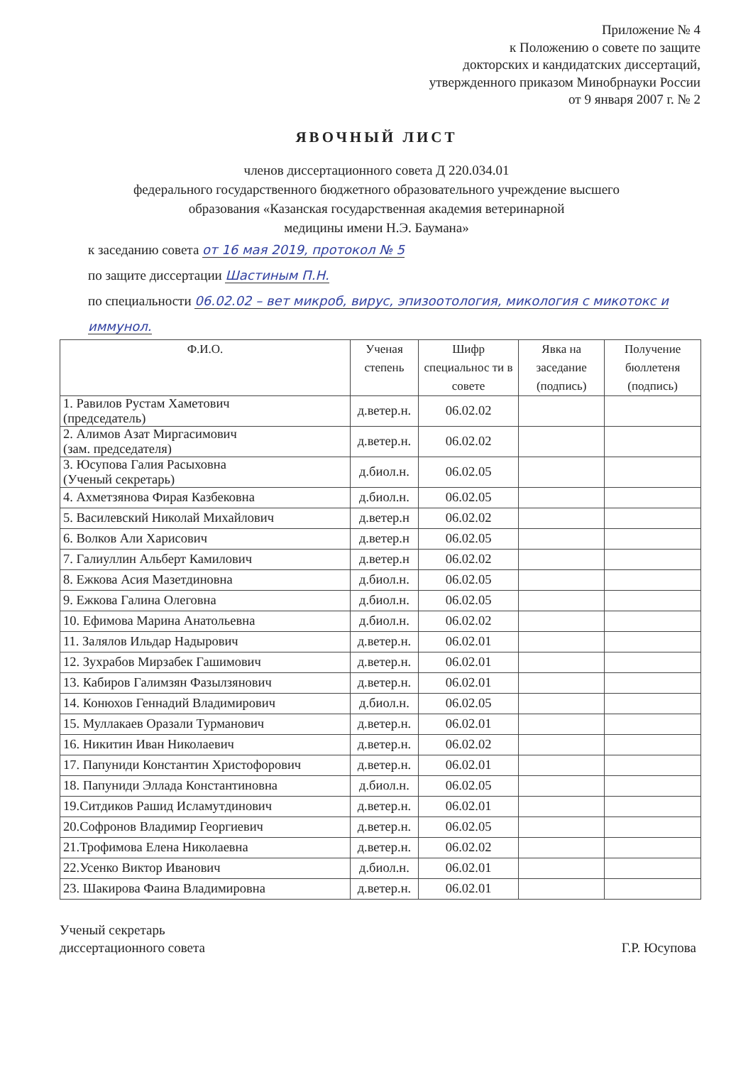Приложение № 4
к Положению о совете по защите
докторских и кандидатских диссертаций,
утвержденного приказом Минобрнауки России
от 9 января 2007 г. № 2
ЯВОЧНЫЙ ЛИСТ
членов диссертационного совета Д 220.034.01
федерального государственного бюджетного образовательного учреждение высшего
образования «Казанская государственная академия ветеринарной
медицины имени Н.Э. Баумана»
к заседанию совета от 16 мая 2019, протокол № 5
по защите диссертации Шастиным П.Н.
по специальности 06.02.02 – вет микроб, вирус, эпизоотология, микология с микотокс и иммунол.
| Ф.И.О. | Ученая степень | Шифр специальнос ти в совете | Явка на заседание (подпись) | Получение бюллетеня (подпись) |
| --- | --- | --- | --- | --- |
| 1. Равилов Рустам Хаметович (председатель) | д.ветер.н. | 06.02.02 | | |
| 2. Алимов Азат Миргасимович (зам. председателя) | д.ветер.н. | 06.02.02 | | |
| 3. Юсупова Галия Расыховна (Ученый секретарь) | д.биол.н. | 06.02.05 | | |
| 4. Ахметзянова Фирая Казбековна | д.биол.н. | 06.02.05 | | |
| 5. Василевский Николай Михайлович | д.ветер.н | 06.02.02 | | |
| 6. Волков Али Харисович | д.ветер.н | 06.02.05 | | |
| 7. Галиуллин Альберт Камилович | д.ветер.н | 06.02.02 | | |
| 8. Ежкова Асия Мазетдиновна | д.биол.н. | 06.02.05 | | |
| 9. Ежкова Галина Олеговна | д.биол.н. | 06.02.05 | | |
| 10. Ефимова Марина Анатольевна | д.биол.н. | 06.02.02 | | |
| 11. Залялов Ильдар Надырович | д.ветер.н. | 06.02.01 | | |
| 12. Зухрабов Мирзабек Гашимович | д.ветер.н. | 06.02.01 | | |
| 13. Кабиров Галимзян Фазылзянович | д.ветер.н. | 06.02.01 | | |
| 14. Конюхов Геннадий Владимирович | д.биол.н. | 06.02.05 | | |
| 15. Муллакаев Оразали Турманович | д.ветер.н. | 06.02.01 | | |
| 16. Никитин Иван Николаевич | д.ветер.н. | 06.02.02 | | |
| 17. Папуниди Константин Христофорович | д.ветер.н. | 06.02.01 | | |
| 18. Папуниди Эллада Константиновна | д.биол.н. | 06.02.05 | | |
| 19.Ситдиков Рашид Исламутдинович | д.ветер.н. | 06.02.01 | | |
| 20.Софронов Владимир Георгиевич | д.ветер.н. | 06.02.05 | | |
| 21.Трофимова Елена Николаевна | д.ветер.н. | 06.02.02 | | |
| 22.Усенко Виктор Иванович | д.биол.н. | 06.02.01 | | |
| 23. Шакирова Фаина Владимировна | д.ветер.н. | 06.02.01 | | |
Ученый секретарь
диссертационного совета
Г.Р. Юсупова